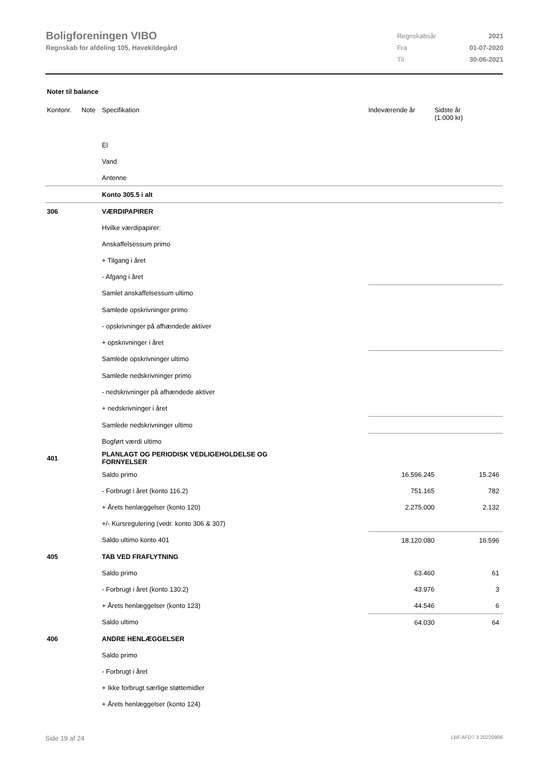Boligforeningen VIBO
Regnskab for afdeling 105, Havekildegård
| Regnskabsår | 2021 |
| Fra | 01-07-2020 |
| Til | 30-06-2021 |
Noter til balance
| Kontonr. | Note | Specifikation | Indeværende år | Sidste år (1.000 kr) |
| --- | --- | --- | --- | --- |
| | | El | | |
| | | Vand | | |
| | | Antenne | | |
| | | Konto 305.5 i alt | | |
| 306 | | VÆRDIPAPIRER | | |
| | | Hvilke værdipapirer: | | |
| | | Anskaffelsessum primo | | |
| | | + Tilgang i året | | |
| | | - Afgang i året | | |
| | | Samlet anskaffelsessum ultimo | | |
| | | Samlede opskrivninger primo | | |
| | | - opskrivninger på afhændede aktiver | | |
| | | + opskrivninger i året | | |
| | | Samlede opskrivninger ultimo | | |
| | | Samlede nedskrivninger primo | | |
| | | - nedskrivninger på afhændede aktiver | | |
| | | + nedskrivninger i året | | |
| | | Samlede nedskrivninger ultimo | | |
| | | Bogført værdi ultimo | | |
| 401 | | PLANLAGT OG PERIODISK VEDLIGEHOLDELSE OG FORNYELSER | | |
| | | Saldo primo | 16.596.245 | 15.246 |
| | | - Forbrugt i året (konto 116.2) | 751.165 | 782 |
| | | + Årets henlæggelser (konto 120) | 2.275.000 | 2.132 |
| | | +/- Kursregulering (vedr. konto 306 & 307) | | |
| | | Saldo ultimo konto 401 | 18.120.080 | 16.596 |
| 405 | | TAB VED FRAFLYTNING | | |
| | | Saldo primo | 63.460 | 61 |
| | | - Forbrugt i året (konto 130.2) | 43.976 | 3 |
| | | + Årets henlæggelser (konto 123) | 44.546 | 6 |
| | | Saldo ultimo | 64.030 | 64 |
| 406 | | ANDRE HENLÆGGELSER | | |
| | | Saldo primo | | |
| | | - Forbrugt i året | | |
| | | + Ikke forbrugt særlige støttemidler | | |
| | | + Årets henlæggelser (konto 124) | | |
Side 19 af 24 LBF.AFD7.3.20220906